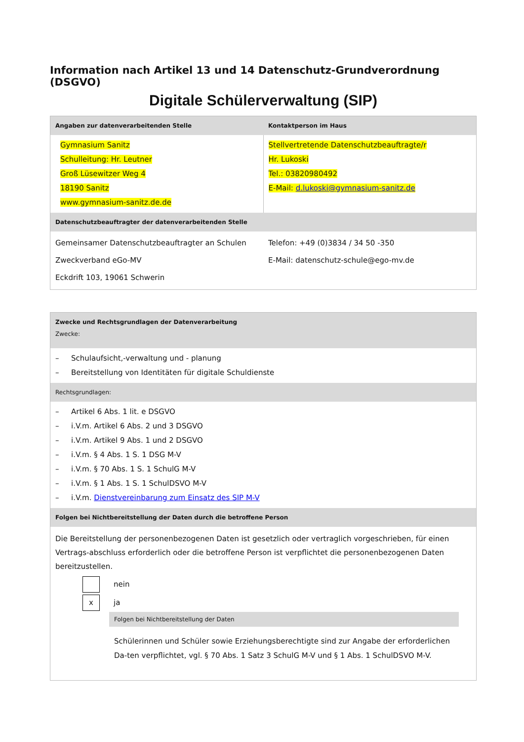Information nach Artikel 13 und 14 Datenschutz-Grundverordnung (DSGVO)
Digitale Schülerverwaltung (SIP)
| Angaben zur datenverarbeitenden Stelle | Kontaktperson im Haus |
| --- | --- |
| Gymnasium Sanitz Schulleitung: Hr. Leutner Groß Lüsewitzer Weg 4 18190 Sanitz www.gymnasium-sanitz.de.de | Stellvertretende Datenschutzbeauftragte/r Hr. Lukoski Tel.: 03820980492 E-Mail: d.lukoski@gymnasium-sanitz.de |
| Datenschutzbeauftragter der datenverarbeitenden Stelle | |
| Gemeinsamer Datenschutzbeauftragter an Schulen Zweckverband eGo-MV Eckdrift 103, 19061 Schwerin | Telefon: +49 (0)3834 / 34 50 -350 E-Mail: datenschutz-schule@ego-mv.de |
| Zwecke und Rechtsgrundlagen der Datenverarbeitung Zwecke: |
| --- |
| – Schulaufsicht,-verwaltung und - planung – Bereitstellung von Identitäten für digitale Schuldienste |
| Rechtsgrundlagen: |
| – Artikel 6 Abs. 1 lit. e DSGVO – i.V.m. Artikel 6 Abs. 2 und 3 DSGVO – i.V.m. Artikel 9 Abs. 1 und 2 DSGVO – i.V.m. § 4 Abs. 1 S. 1 DSG M-V – i.V.m. § 70 Abs. 1 S. 1 SchulG M-V – i.V.m. § 1 Abs. 1 S. 1 SchulDSVO M-V – i.V.m. Dienstvereinbarung zum Einsatz des SIP M-V |
| Folgen bei Nichtbereitstellung der Daten durch die betroffene Person |
| Die Bereitstellung der personenbezogenen Daten ist gesetzlich oder vertraglich vorgeschrieben, für einen Vertrags-abschluss erforderlich oder die betroffene Person ist verpflichtet die personenbezogenen Daten bereitzustellen. nein x ja Folgen bei Nichtbereitstellung der Daten Schülerinnen und Schüler sowie Erziehungsberechtigte sind zur Angabe der erforderlichen Da-ten verpflichtet, vgl. § 70 Abs. 1 Satz 3 SchulG M-V und § 1 Abs. 1 SchulDSVO M-V. |